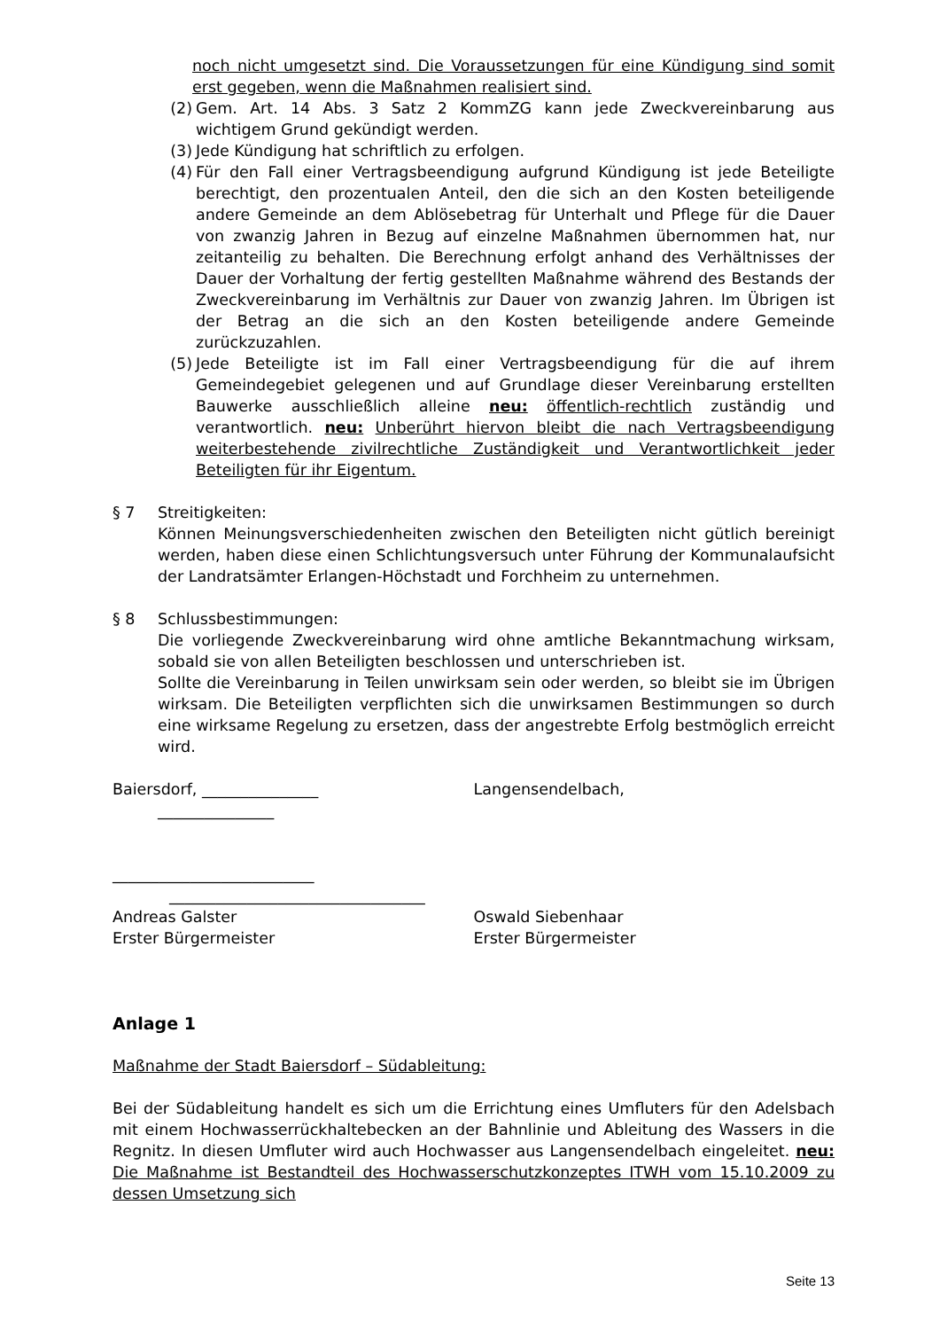noch nicht umgesetzt sind. Die Voraussetzungen für eine Kündigung sind somit erst gegeben, wenn die Maßnahmen realisiert sind.
(2) Gem. Art. 14 Abs. 3 Satz 2 KommZG kann jede Zweckvereinbarung aus wichtigem Grund gekündigt werden.
(3) Jede Kündigung hat schriftlich zu erfolgen.
(4) Für den Fall einer Vertragsbeendigung aufgrund Kündigung ist jede Beteiligte berechtigt, den prozentualen Anteil, den die sich an den Kosten beteiligende andere Gemeinde an dem Ablösebetrag für Unterhalt und Pflege für die Dauer von zwanzig Jahren in Bezug auf einzelne Maßnahmen übernommen hat, nur zeitanteilig zu behalten. Die Berechnung erfolgt anhand des Verhältnisses der Dauer der Vorhaltung der fertig gestellten Maßnahme während des Bestands der Zweckvereinbarung im Verhältnis zur Dauer von zwanzig Jahren. Im Übrigen ist der Betrag an die sich an den Kosten beteiligende andere Gemeinde zurückzuzahlen.
(5) Jede Beteiligte ist im Fall einer Vertragsbeendigung für die auf ihrem Gemeindegebiet gelegenen und auf Grundlage dieser Vereinbarung erstellten Bauwerke ausschließlich alleine neu: öffentlich-rechtlich zuständig und verantwortlich. neu: Unberührt hiervon bleibt die nach Vertragsbeendigung weiterbestehende zivilrechtliche Zuständigkeit und Verantwortlichkeit jeder Beteiligten für ihr Eigentum.
§ 7 Streitigkeiten:
Können Meinungsverschiedenheiten zwischen den Beteiligten nicht gütlich bereinigt werden, haben diese einen Schlichtungsversuch unter Führung der Kommunalaufsicht der Landratsämter Erlangen-Höchstadt und Forchheim zu unternehmen.
§ 8 Schlussbestimmungen:
Die vorliegende Zweckvereinbarung wird ohne amtliche Bekanntmachung wirksam, sobald sie von allen Beteiligten beschlossen und unterschrieben ist.
Sollte die Vereinbarung in Teilen unwirksam sein oder werden, so bleibt sie im Übrigen wirksam. Die Beteiligten verpflichten sich die unwirksamen Bestimmungen so durch eine wirksame Regelung zu ersetzen, dass der angestrebte Erfolg bestmöglich erreicht wird.
Baiersdorf, _______________ Langensendelbach,
_______________
__________________________
_________________________________
Andreas Galster
Erster Bürgermeister
Oswald Siebenhaar
Erster Bürgermeister
Anlage 1
Maßnahme der Stadt Baiersdorf – Südableitung:
Bei der Südableitung handelt es sich um die Errichtung eines Umfluters für den Adelsbach mit einem Hochwasserrückhaltebecken an der Bahnlinie und Ableitung des Wassers in die Regnitz. In diesen Umfluter wird auch Hochwasser aus Langensendelbach eingeleitet. neu: Die Maßnahme ist Bestandteil des Hochwasserschutzkonzeptes ITWH vom 15.10.2009 zu dessen Umsetzung sich
Seite 13